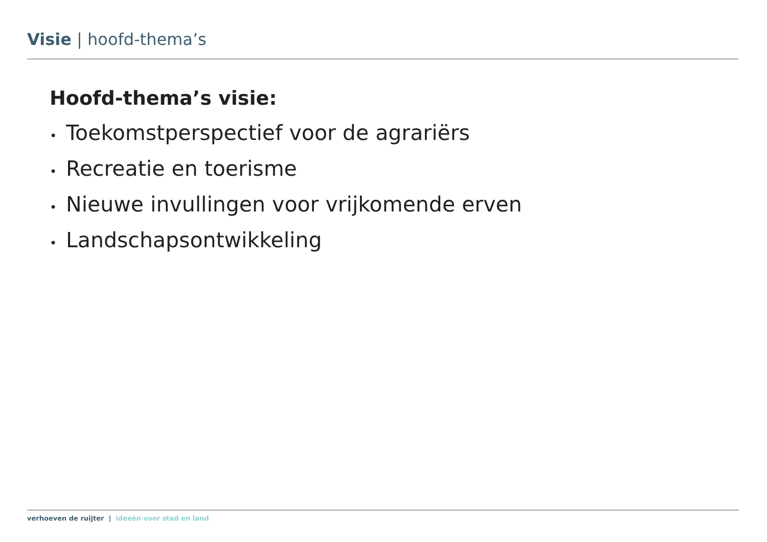Visie | hoofd-thema’s
Hoofd-thema’s visie:
• Toekomstperspectief voor de agrariërs
• Recreatie en toerisme
• Nieuwe invullingen voor vrijkomende erven
• Landschapsontwikkeling
verhoeven de ruijter | ideeën voor stad en land